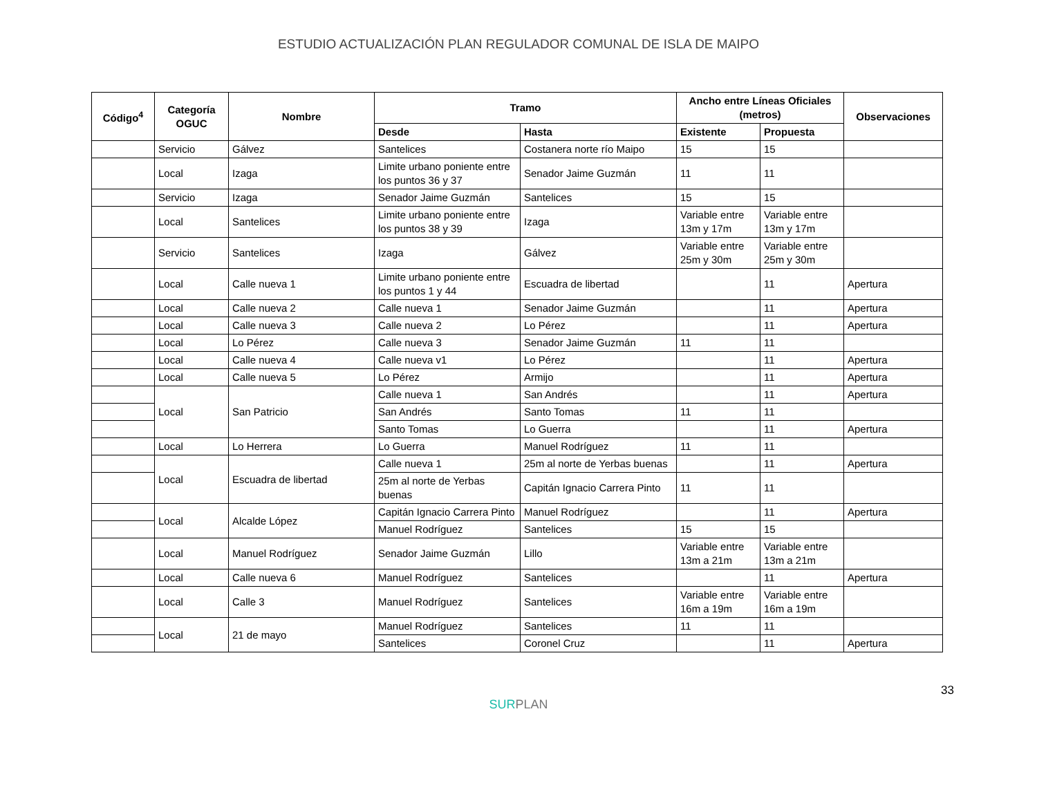ESTUDIO ACTUALIZACIÓN PLAN REGULADOR COMUNAL DE ISLA DE MAIPO
| Código<sup>4</sup> | Categoría OGUC | Nombre | Tramo | | Ancho entre Líneas Oficiales (metros) | | Observaciones |
| --- | --- | --- | --- | --- | --- | --- | --- |
| | | | Desde | Hasta | Existente | Propuesta | |
| | Servicio | Gálvez | Santelices | Costanera norte río Maipo | 15 | 15 | |
| | Local | Izaga | Limite urbano poniente entre los puntos 36 y 37 | Senador Jaime Guzmán | 11 | 11 | |
| | Servicio | Izaga | Senador Jaime Guzmán | Santelices | 15 | 15 | |
| | Local | Santelices | Limite urbano poniente entre los puntos 38 y 39 | Izaga | Variable entre 13m y 17m | Variable entre 13m y 17m | |
| | Servicio | Santelices | Izaga | Gálvez | Variable entre 25m y 30m | Variable entre 25m y 30m | |
| | Local | Calle nueva 1 | Limite urbano poniente entre los puntos 1 y 44 | Escuadra de libertad | | 11 | Apertura |
| | Local | Calle nueva 2 | Calle nueva 1 | Senador Jaime Guzmán | | 11 | Apertura |
| | Local | Calle nueva 3 | Calle nueva 2 | Lo Pérez | | 11 | Apertura |
| | Local | Lo Pérez | Calle nueva 3 | Senador Jaime Guzmán | 11 | 11 | |
| | Local | Calle nueva 4 | Calle nueva v1 | Lo Pérez | | 11 | Apertura |
| | Local | Calle nueva 5 | Lo Pérez | Armijo | | 11 | Apertura |
| | Local | San Patricio | Calle nueva 1 | San Andrés | | 11 | Apertura |
| | | | San Andrés | Santo Tomas | 11 | 11 | |
| | | | Santo Tomas | Lo Guerra | | 11 | Apertura |
| | Local | Lo Herrera | Lo Guerra | Manuel Rodríguez | 11 | 11 | |
| | Local | Escuadra de libertad | Calle nueva 1 | 25m al norte de Yerbas buenas | | 11 | Apertura |
| | | | 25m al norte de Yerbas buenas | Capitán Ignacio Carrera Pinto | 11 | 11 | |
| | Local | Alcalde López | Capitán Ignacio Carrera Pinto | Manuel Rodríguez | | 11 | Apertura |
| | | | Manuel Rodríguez | Santelices | 15 | 15 | |
| | Local | Manuel Rodríguez | Senador Jaime Guzmán | Lillo | Variable entre 13m a 21m | Variable entre 13m a 21m | |
| | Local | Calle nueva 6 | Manuel Rodríguez | Santelices | | 11 | Apertura |
| | Local | Calle 3 | Manuel Rodríguez | Santelices | Variable entre 16m a 19m | Variable entre 16m a 19m | |
| | Local | 21 de mayo | Manuel Rodríguez | Santelices | 11 | 11 | |
| | | | Santelices | Coronel Cruz | | 11 | Apertura |
33
SURPLAN